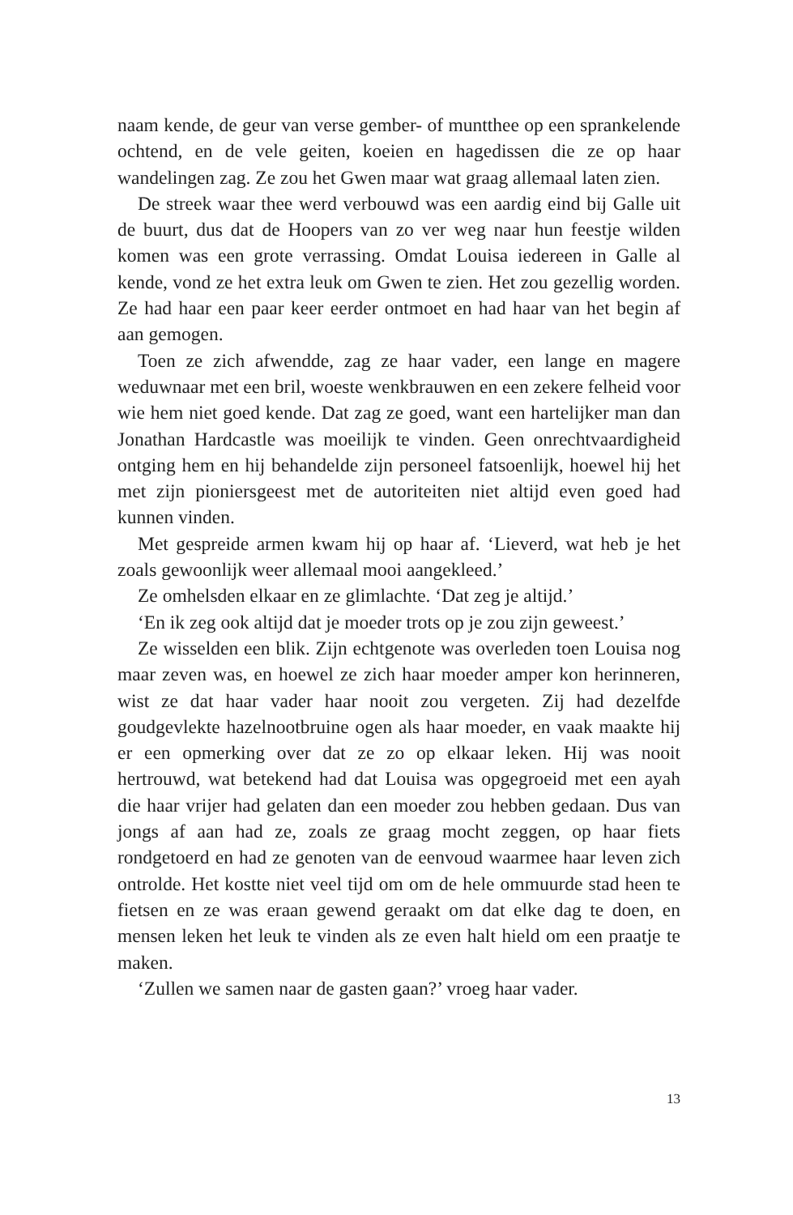naam kende, de geur van verse gember- of muntthee op een sprankelende ochtend, en de vele geiten, koeien en hagedissen die ze op haar wandelingen zag. Ze zou het Gwen maar wat graag allemaal laten zien.
De streek waar thee werd verbouwd was een aardig eind bij Galle uit de buurt, dus dat de Hoopers van zo ver weg naar hun feestje wilden komen was een grote verrassing. Omdat Louisa iedereen in Galle al kende, vond ze het extra leuk om Gwen te zien. Het zou gezellig worden. Ze had haar een paar keer eerder ontmoet en had haar van het begin af aan gemogen.
Toen ze zich afwendde, zag ze haar vader, een lange en magere weduwnaar met een bril, woeste wenkbrauwen en een zekere felheid voor wie hem niet goed kende. Dat zag ze goed, want een hartelijker man dan Jonathan Hardcastle was moeilijk te vinden. Geen onrechtvaardigheid ontging hem en hij behandelde zijn personeel fatsoenlijk, hoewel hij het met zijn pioniersgeest met de autoriteiten niet altijd even goed had kunnen vinden.
Met gespreide armen kwam hij op haar af. ‘Lieverd, wat heb je het zoals gewoonlijk weer allemaal mooi aangekleed.’
Ze omhelsden elkaar en ze glimlachte. ‘Dat zeg je altijd.’
‘En ik zeg ook altijd dat je moeder trots op je zou zijn geweest.’
Ze wisselden een blik. Zijn echtgenote was overleden toen Louisa nog maar zeven was, en hoewel ze zich haar moeder amper kon herinneren, wist ze dat haar vader haar nooit zou vergeten. Zij had dezelfde goudgevlekte hazelnootbruine ogen als haar moeder, en vaak maakte hij er een opmerking over dat ze zo op elkaar leken. Hij was nooit hertrouwd, wat betekend had dat Louisa was opgegroeid met een ayah die haar vrijer had gelaten dan een moeder zou hebben gedaan. Dus van jongs af aan had ze, zoals ze graag mocht zeggen, op haar fiets rondgetoerd en had ze genoten van de eenvoud waarmee haar leven zich ontrolde. Het kostte niet veel tijd om om de hele ommuurde stad heen te fietsen en ze was eraan gewend geraakt om dat elke dag te doen, en mensen leken het leuk te vinden als ze even halt hield om een praatje te maken.
‘Zullen we samen naar de gasten gaan?’ vroeg haar vader.
13